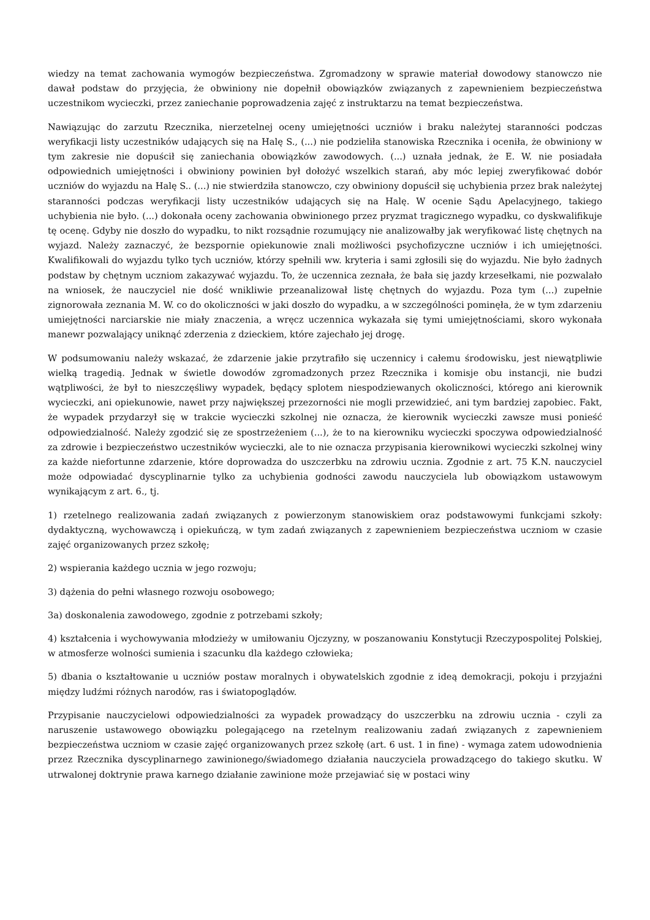wiedzy na temat zachowania wymogów bezpieczeństwa. Zgromadzony w sprawie materiał dowodowy stanowczo nie dawał podstaw do przyjęcia, że obwiniony nie dopełnił obowiązków związanych z zapewnieniem bezpieczeństwa uczestnikom wycieczki, przez zaniechanie poprowadzenia zajęć z instruktarzu na temat bezpieczeństwa.
Nawiązując do zarzutu Rzecznika, nierzetelnej oceny umiejętności uczniów i braku należytej staranności podczas weryfikacji listy uczestników udających się na Halę S., (...) nie podzieliła stanowiska Rzecznika i oceniła, że obwiniony w tym zakresie nie dopuścił się zaniechania obowiązków zawodowych. (...) uznała jednak, że E. W. nie posiadała odpowiednich umiejętności i obwiniony powinien był dołożyć wszelkich starań, aby móc lepiej zweryfikować dobór uczniów do wyjazdu na Halę S.. (...) nie stwierdziła stanowczo, czy obwiniony dopuścił się uchybienia przez brak należytej staranności podczas weryfikacji listy uczestników udających się na Halę. W ocenie Sądu Apelacyjnego, takiego uchybienia nie było. (...) dokonała oceny zachowania obwinionego przez pryzmat tragicznego wypadku, co dyskwalifikuje tę ocenę. Gdyby nie doszło do wypadku, to nikt rozsądnie rozumujący nie analizowałby jak weryfikować listę chętnych na wyjazd. Należy zaznaczyć, że bezspornie opiekunowie znali możliwości psychofizyczne uczniów i ich umiejętności. Kwalifikowali do wyjazdu tylko tych uczniów, którzy spełnili ww. kryteria i sami zgłosili się do wyjazdu. Nie było żadnych podstaw by chętnym uczniom zakazywać wyjazdu. To, że uczennica zeznała, że bała się jazdy krzesełkami, nie pozwalało na wniosek, że nauczyciel nie dość wnikliwie przeanalizował listę chętnych do wyjazdu. Poza tym (...) zupełnie zignorowała zeznania M. W. co do okoliczności w jaki doszło do wypadku, a w szczególności pominęła, że w tym zdarzeniu umiejętności narciarskie nie miały znaczenia, a wręcz uczennica wykazała się tymi umiejętnościami, skoro wykonała manewr pozwalający uniknąć zderzenia z dzieckiem, które zajechało jej drogę.
W podsumowaniu należy wskazać, że zdarzenie jakie przytrafiło się uczennicy i całemu środowisku, jest niewątpliwie wielką tragedią. Jednak w świetle dowodów zgromadzonych przez Rzecznika i komisje obu instancji, nie budzi wątpliwości, że był to nieszczęśliwy wypadek, będący splotem niespodziewanych okoliczności, którego ani kierownik wycieczki, ani opiekunowie, nawet przy największej przezorności nie mogli przewidzieć, ani tym bardziej zapobiec. Fakt, że wypadek przydarzył się w trakcie wycieczki szkolnej nie oznacza, że kierownik wycieczki zawsze musi ponieść odpowiedzialność. Należy zgodzić się ze spostrzeżeniem (...), że to na kierowniku wycieczki spoczywa odpowiedzialność za zdrowie i bezpieczeństwo uczestników wycieczki, ale to nie oznacza przypisania kierownikowi wycieczki szkolnej winy za każde niefortunne zdarzenie, które doprowadza do uszczerbku na zdrowiu ucznia. Zgodnie z art. 75 K.N. nauczyciel może odpowiadać dyscyplinarnie tylko za uchybienia godności zawodu nauczyciela lub obowiązkom ustawowym wynikającym z art. 6., tj.
1) rzetelnego realizowania zadań związanych z powierzonym stanowiskiem oraz podstawowymi funkcjami szkoły: dydaktyczną, wychowawczą i opiekuńczą, w tym zadań związanych z zapewnieniem bezpieczeństwa uczniom w czasie zajęć organizowanych przez szkołę;
2) wspierania każdego ucznia w jego rozwoju;
3) dążenia do pełni własnego rozwoju osobowego;
3a) doskonalenia zawodowego, zgodnie z potrzebami szkoły;
4) kształcenia i wychowywania młodzieży w umiłowaniu Ojczyzny, w poszanowaniu Konstytucji Rzeczypospolitej Polskiej, w atmosferze wolności sumienia i szacunku dla każdego człowieka;
5) dbania o kształtowanie u uczniów postaw moralnych i obywatelskich zgodnie z ideą demokracji, pokoju i przyjaźni między ludźmi różnych narodów, ras i światopoglądów.
Przypisanie nauczycielowi odpowiedzialności za wypadek prowadzący do uszczerbku na zdrowiu ucznia - czyli za naruszenie ustawowego obowiązku polegającego na rzetelnym realizowaniu zadań związanych z zapewnieniem bezpieczeństwa uczniom w czasie zajęć organizowanych przez szkołę (art. 6 ust. 1 in fine) - wymaga zatem udowodnienia przez Rzecznika dyscyplinarnego zawinionego/świadomego działania nauczyciela prowadzącego do takiego skutku. W utrwalonej doktrynie prawa karnego działanie zawinione może przejawiać się w postaci winy